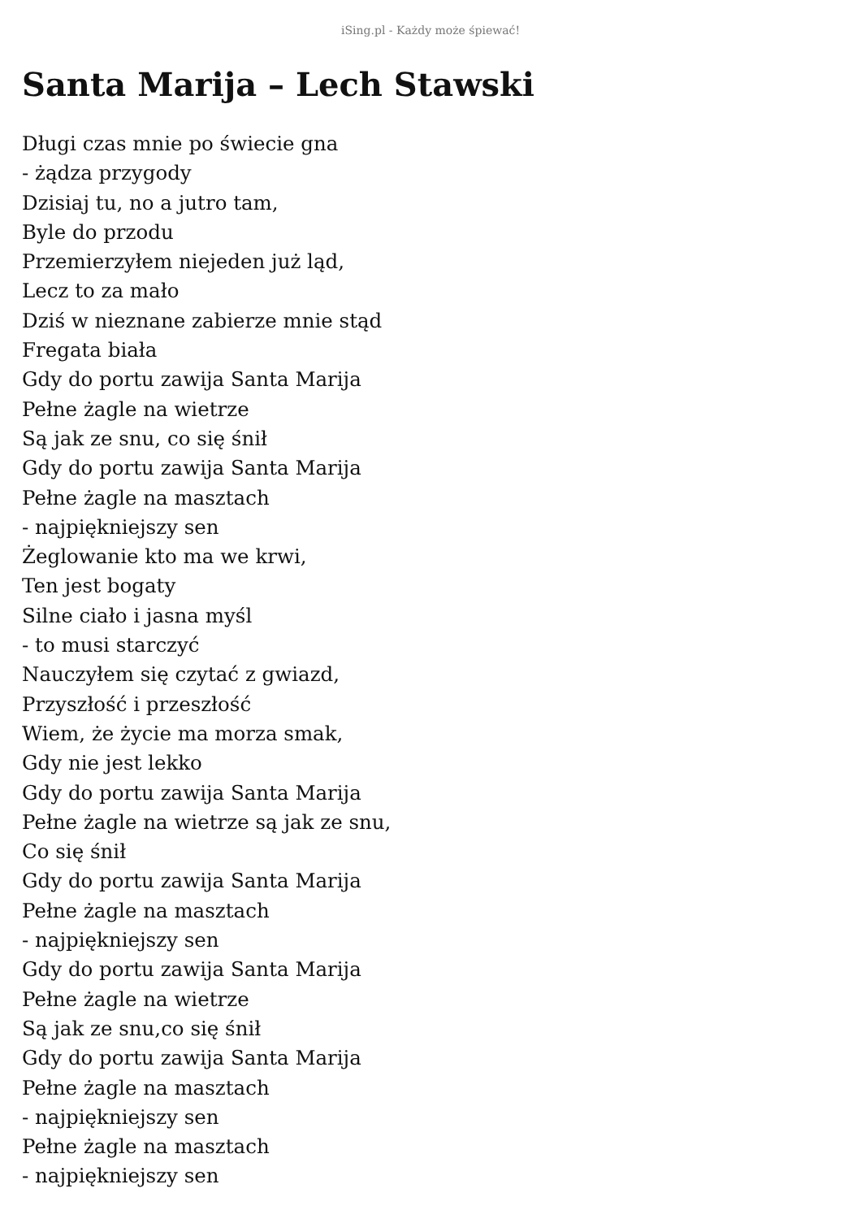iSing.pl - Każdy może śpiewać!
Santa Marija – Lech Stawski
Długi czas mnie po świecie gna
- żądza przygody
Dzisiaj tu, no a jutro tam,
Byle do przodu
Przemierzyłem niejeden już ląd,
Lecz to za mało
Dziś w nieznane zabierze mnie stąd
Fregata biała
Gdy do portu zawija Santa Marija
Pełne żagle na wietrze
Są jak ze snu, co się śnił
Gdy do portu zawija Santa Marija
Pełne żagle na masztach
- najpiękniejszy sen
Żeglowanie kto ma we krwi,
Ten jest bogaty
Silne ciało i jasna myśl
- to musi starczyć
Nauczyłem się czytać z gwiazd,
Przyszłość i przeszłość
Wiem, że życie ma morza smak,
Gdy nie jest lekko
Gdy do portu zawija Santa Marija
Pełne żagle na wietrze są jak ze snu,
Co się śnił
Gdy do portu zawija Santa Marija
Pełne żagle na masztach
- najpiękniejszy sen
Gdy do portu zawija Santa Marija
Pełne żagle na wietrze
Są jak ze snu,co się śnił
Gdy do portu zawija Santa Marija
Pełne żagle na masztach
- najpiękniejszy sen
Pełne żagle na masztach
- najpiękniejszy sen